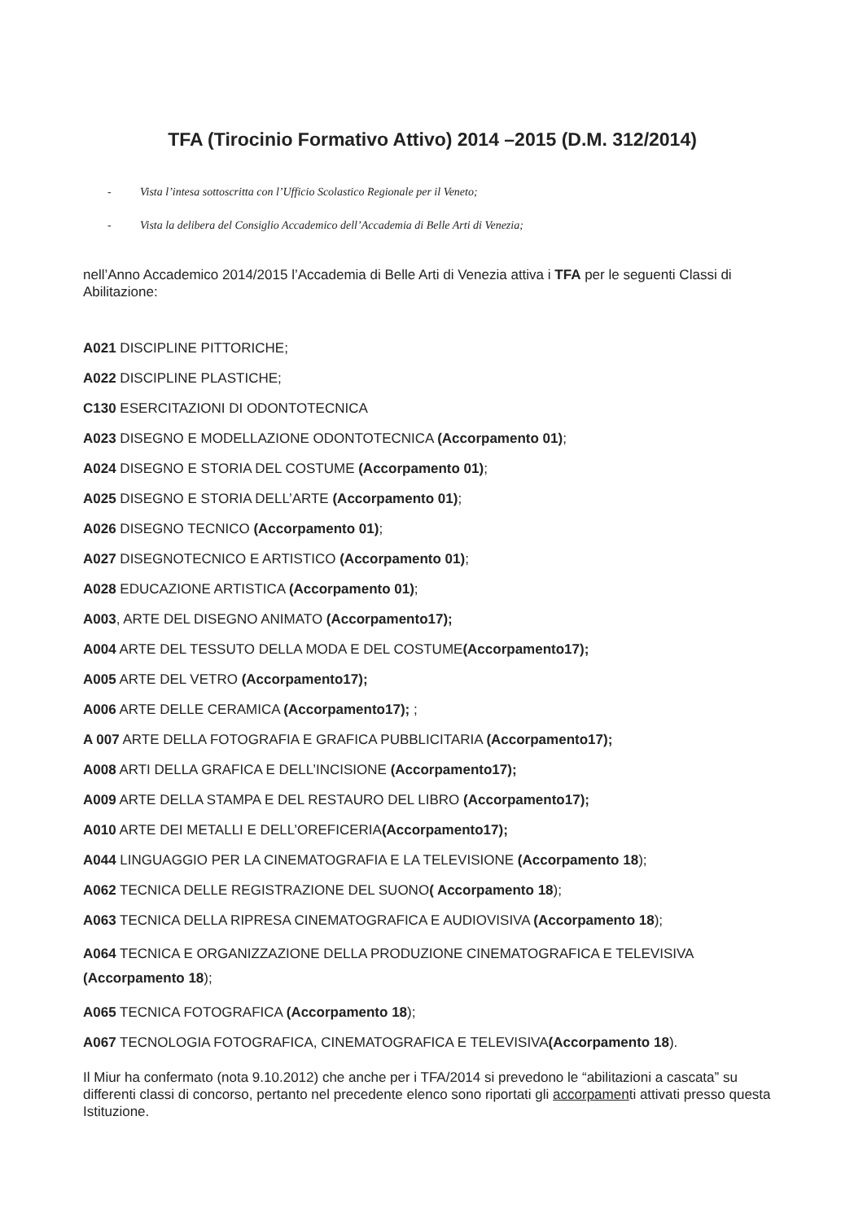TFA (Tirocinio Formativo Attivo) 2014 –2015 (D.M. 312/2014)
- Vista l’intesa sottoscritta con l’Ufficio Scolastico Regionale per il Veneto;
- Vista la delibera del Consiglio Accademico dell’Accademia di Belle Arti di Venezia;
nell’Anno Accademico 2014/2015 l’Accademia di Belle Arti di Venezia attiva i TFA per le seguenti Classi di Abilitazione:
A021 DISCIPLINE PITTORICHE;
A022 DISCIPLINE PLASTICHE;
C130 ESERCITAZIONI DI ODONTOTECNICA
A023 DISEGNO E MODELLAZIONE ODONTOTECNICA (Accorpamento 01);
A024 DISEGNO E STORIA DEL COSTUME (Accorpamento 01);
A025 DISEGNO E STORIA DELL’ARTE (Accorpamento 01);
A026 DISEGNO TECNICO (Accorpamento 01);
A027 DISEGNOTECNICO E ARTISTICO (Accorpamento 01);
A028 EDUCAZIONE ARTISTICA (Accorpamento 01);
A003, ARTE DEL DISEGNO ANIMATO (Accorpamento17);
A004 ARTE DEL TESSUTO DELLA MODA E DEL COSTUME(Accorpamento17);
A005 ARTE DEL VETRO (Accorpamento17);
A006 ARTE DELLE CERAMICA (Accorpamento17); ;
A 007 ARTE DELLA FOTOGRAFIA E GRAFICA PUBBLICITARIA (Accorpamento17);
A008 ARTI DELLA GRAFICA E DELL’INCISIONE (Accorpamento17);
A009 ARTE DELLA STAMPA E DEL RESTAURO DEL LIBRO (Accorpamento17);
A010 ARTE DEI METALLI E DELL’OREFICERIA(Accorpamento17);
A044 LINGUAGGIO PER LA CINEMATOGRAFIA E LA TELEVISIONE (Accorpamento 18);
A062 TECNICA DELLE REGISTRAZIONE DEL SUONO( Accorpamento 18);
A063 TECNICA DELLA RIPRESA CINEMATOGRAFICA E AUDIOVISIVA (Accorpamento 18);
A064 TECNICA E ORGANIZZAZIONE DELLA PRODUZIONE CINEMATOGRAFICA E TELEVISIVA (Accorpamento 18);
A065 TECNICA FOTOGRAFICA (Accorpamento 18);
A067 TECNOLOGIA FOTOGRAFICA, CINEMATOGRAFICA E TELEVISIVA(Accorpamento 18).
Il Miur ha confermato (nota 9.10.2012) che anche per i TFA/2014 si prevedono le “abilitazioni a cascata” su differenti classi di concorso, pertanto nel precedente elenco sono riportati gli accorpamenti attivati presso questa Istituzione.